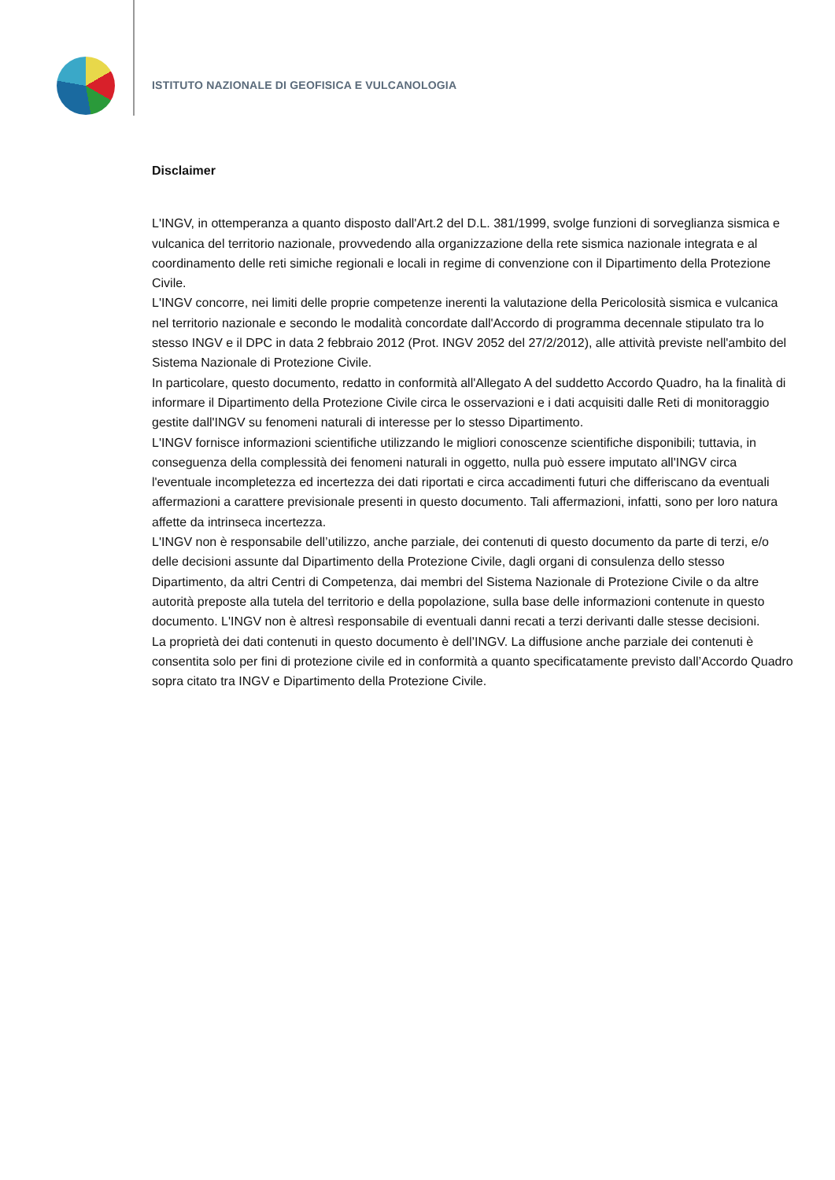ISTITUTO NAZIONALE DI GEOFISICA E VULCANOLOGIA
Disclaimer
L'INGV, in ottemperanza a quanto disposto dall'Art.2 del D.L. 381/1999, svolge funzioni di sorveglianza sismica e vulcanica del territorio nazionale, provvedendo alla organizzazione della rete sismica nazionale integrata e al coordinamento delle reti simiche regionali e locali in regime di convenzione con il Dipartimento della Protezione Civile.
L'INGV concorre, nei limiti delle proprie competenze inerenti la valutazione della Pericolosità sismica e vulcanica nel territorio nazionale e secondo le modalità concordate dall'Accordo di programma decennale stipulato tra lo stesso INGV e il DPC in data 2 febbraio 2012 (Prot. INGV 2052 del 27/2/2012), alle attività previste nell'ambito del Sistema Nazionale di Protezione Civile.
In particolare, questo documento, redatto in conformità all'Allegato A del suddetto Accordo Quadro, ha la finalità di informare il Dipartimento della Protezione Civile circa le osservazioni e i dati acquisiti dalle Reti di monitoraggio gestite dall'INGV su fenomeni naturali di interesse per lo stesso Dipartimento.
L'INGV fornisce informazioni scientifiche utilizzando le migliori conoscenze scientifiche disponibili; tuttavia, in conseguenza della complessità dei fenomeni naturali in oggetto, nulla può essere imputato all'INGV circa l'eventuale incompletezza ed incertezza dei dati riportati e circa accadimenti futuri che differiscano da eventuali affermazioni a carattere previsionale presenti in questo documento. Tali affermazioni, infatti, sono per loro natura affette da intrinseca incertezza.
L'INGV non è responsabile dell’utilizzo, anche parziale, dei contenuti di questo documento da parte di terzi, e/o delle decisioni assunte dal Dipartimento della Protezione Civile, dagli organi di consulenza dello stesso Dipartimento, da altri Centri di Competenza, dai membri del Sistema Nazionale di Protezione Civile o da altre autorità preposte alla tutela del territorio e della popolazione, sulla base delle informazioni contenute in questo documento. L'INGV non è altresì responsabile di eventuali danni recati a terzi derivanti dalle stesse decisioni.
La proprietà dei dati contenuti in questo documento è dell’INGV. La diffusione anche parziale dei contenuti è consentita solo per fini di protezione civile ed in conformità a quanto specificatamente previsto dall’Accordo Quadro sopra citato tra INGV e Dipartimento della Protezione Civile.